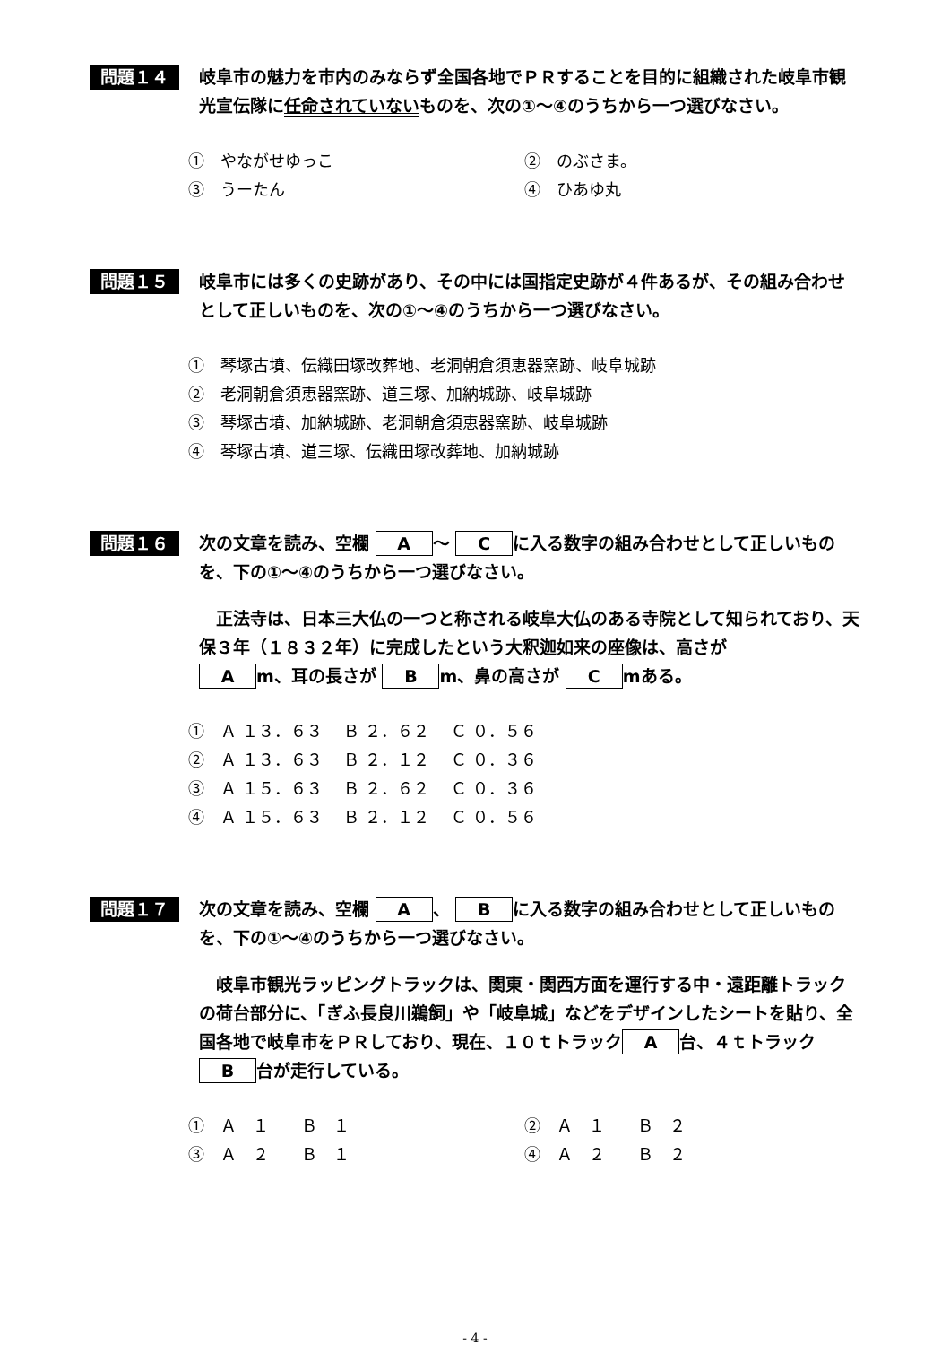問題１４
岐阜市の魅力を市内のみならず全国各地でＰＲすることを目的に組織された岐阜市観光宣伝隊に任命されていないものを、次の①～④のうちから一つ選びなさい。
①　やながせゆっこ ②　のぶさま。
③　うーたん ④　ひあゆ丸
問題１５
岐阜市には多くの史跡があり、その中には国指定史跡が４件あるが、その組み合わせとして正しいものを、次の①～④のうちから一つ選びなさい。
①　琴塚古墳、伝織田塚改葬地、老洞朝倉須恵器窯跡、岐阜城跡
②　老洞朝倉須恵器窯跡、道三塚、加納城跡、岐阜城跡
③　琴塚古墳、加納城跡、老洞朝倉須恵器窯跡、岐阜城跡
④　琴塚古墳、道三塚、伝織田塚改葬地、加納城跡
問題１６
次の文章を読み、空欄 A ～ C に入る数字の組み合わせとして正しいものを、下の①～④のうちから一つ選びなさい。
　正法寺は、日本三大仏の一つと称される岐阜大仏のある寺院として知られており、天保３年（１８３２年）に完成したという大釈迦如来の座像は、高さが
Am、耳の長さが B m、鼻の高さが C mある。
①　Ａ １３．６３　 Ｂ ２．６２　 Ｃ ０．５６
②　Ａ １３．６３　 Ｂ ２．１２　 Ｃ ０．３６
③　Ａ １５．６３　 Ｂ ２．６２　 Ｃ ０．３６
④　Ａ １５．６３　 Ｂ ２．１２　 Ｃ ０．５６
問題１７
次の文章を読み、空欄 A 、 B に入る数字の組み合わせとして正しいものを、下の①～④のうちから一つ選びなさい。
　岐阜市観光ラッピングトラックは、関東・関西方面を運行する中・遠距離トラックの荷台部分に、「ぎふ長良川鵜飼」や「岐阜城」などをデザインしたシートを貼り、全国各地で岐阜市をＰＲしており、現在、１０ｔトラック A 台、４ｔトラック B 台が走行している。
①　Ａ　１　　Ｂ　１ ②　Ａ　１　　Ｂ　２
③　Ａ　２　　Ｂ　１ ④　Ａ　２　　Ｂ　２
- 4 -